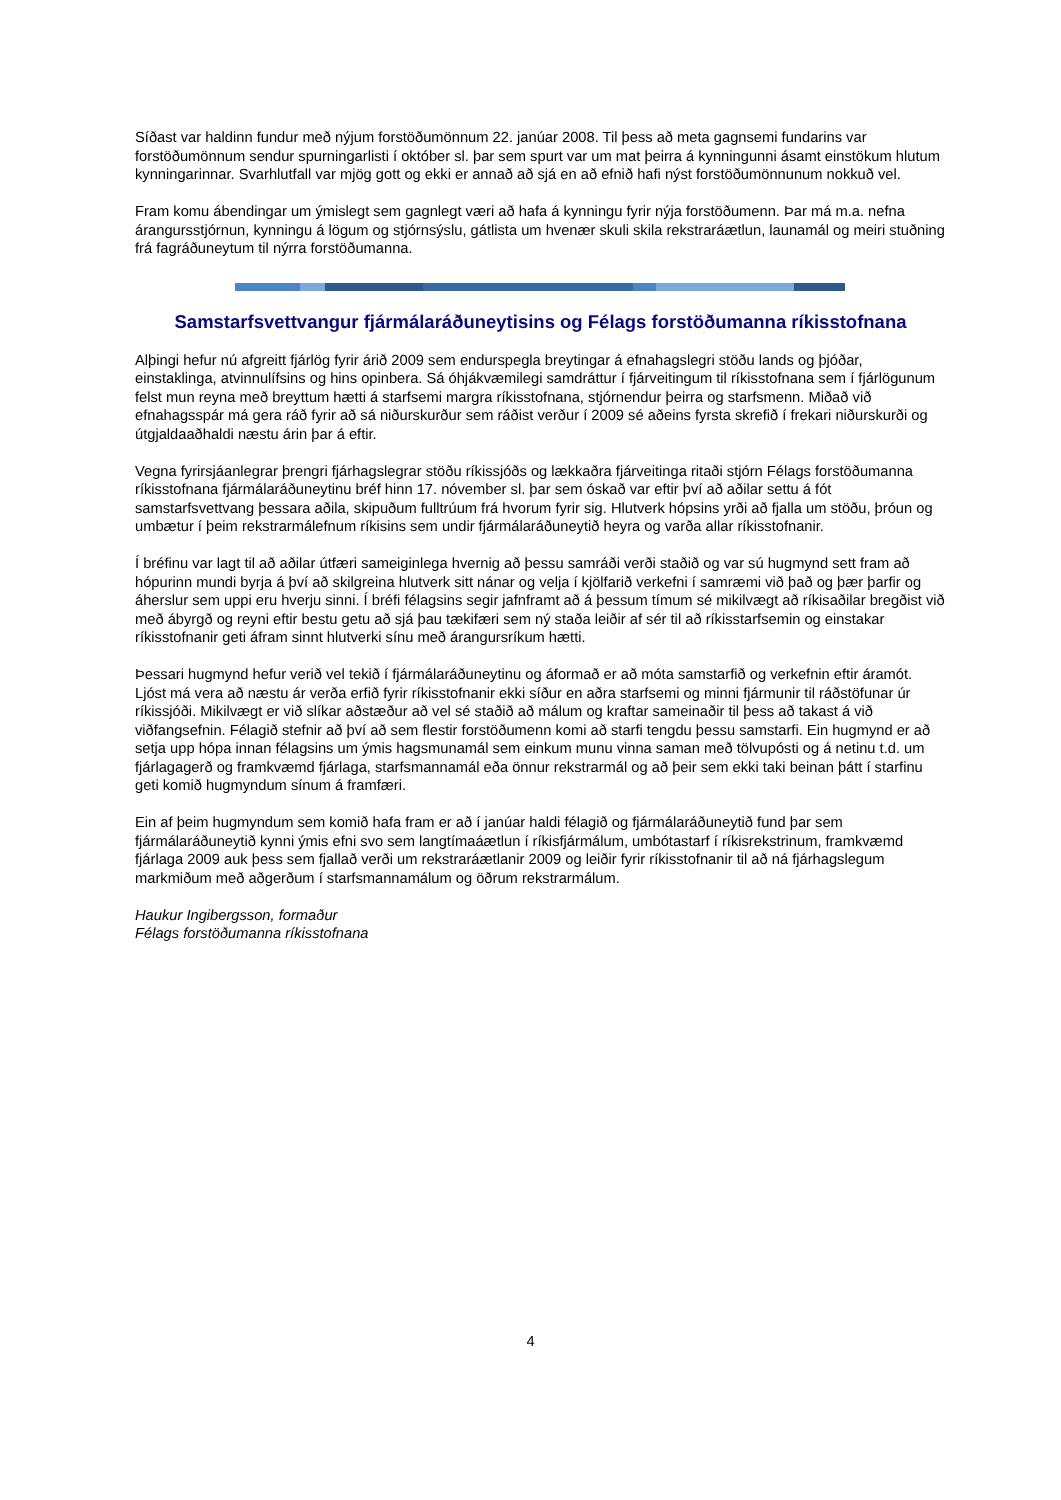Síðast var haldinn fundur með nýjum forstöðumönnum 22. janúar 2008. Til þess að meta gagnsemi fundarins var forstöðumönnum sendur spurningarlisti í október sl. þar sem spurt var um mat þeirra á kynningunni ásamt einstökum hlutum kynningarinnar. Svarhlutfall var mjög gott og ekki er annað að sjá en að efnið hafi nýst forstöðumönnunum nokkuð vel.
Fram komu ábendingar um ýmislegt sem gagnlegt væri að hafa á kynningu fyrir nýja forstöðumenn. Þar má m.a. nefna árangursstjórnun, kynningu á lögum og stjórnsýslu, gátlista um hvenær skuli skila rekstraráætlun, launamál og meiri stuðning frá fagráðuneytum til nýrra forstöðumanna.
Samstarfsvettvangur fjármálaráðuneytisins og Félags forstöðumanna ríkisstofnana
Alþingi hefur nú afgreitt fjárlög fyrir árið 2009 sem endurspegla breytingar á efnahagslegri stöðu lands og þjóðar, einstaklinga, atvinnulífsins og hins opinbera. Sá óhjákvæmilegi samdráttur í fjárveitingum til ríkisstofnana sem í fjárlögunum felst mun reyna með breyttum hætti á starfsemi margra ríkisstofnana, stjórnendur þeirra og starfsmenn. Miðað við efnahagsspár má gera ráð fyrir að sá niðurskurður sem ráðist verður í 2009 sé aðeins fyrsta skrefið í frekari niðurskurði og útgjaldaaðhaldi næstu árin þar á eftir.
Vegna fyrirsjáanlegrar þrengri fjárhagslegrar stöðu ríkissjóðs og lækkaðra fjárveitinga ritaði stjórn Félags forstöðumanna ríkisstofnana fjármálaráðuneytinu bréf hinn 17. nóvember sl. þar sem óskað var eftir því að aðilar settu á fót samstarfsvettvang þessara aðila, skipuðum fulltrúum frá hvorum fyrir sig. Hlutverk hópsins yrði að fjalla um stöðu, þróun og umbætur í þeim rekstrarmálefnum ríkisins sem undir fjármálaráðuneytið heyra og varða allar ríkisstofnanir.
Í bréfinu var lagt til að aðilar útfæri sameiginlega hvernig að þessu samráði verði staðið og var sú hugmynd sett fram að hópurinn mundi byrja á því að skilgreina hlutverk sitt nánar og velja í kjölfarið verkefni í samræmi við það og þær þarfir og áherslur sem uppi eru hverju sinni. Í bréfi félagsins segir jafnframt að á þessum tímum sé mikilvægt að ríkisaðilar bregðist við með ábyrgð og reyni eftir bestu getu að sjá þau tækifæri sem ný staða leiðir af sér til að ríkisstarfsemin og einstakar ríkisstofnanir geti áfram sinnt hlutverki sínu með árangursríkum hætti.
Þessari hugmynd hefur verið vel tekið í fjármálaráðuneytinu og áformað er að móta samstarfið og verkefnin eftir áramót. Ljóst má vera að næstu ár verða erfið fyrir ríkisstofnanir ekki síður en aðra starfsemi og minni fjármunir til ráðstöfunar úr ríkissjóði. Mikilvægt er við slíkar aðstæður að vel sé staðið að málum og kraftar sameinaðir til þess að takast á við viðfangsefnin. Félagið stefnir að því að sem flestir forstöðumenn komi að starfi tengdu þessu samstarfi. Ein hugmynd er að setja upp hópa innan félagsins um ýmis hagsmunamál sem einkum munu vinna saman með tölvupósti og á netinu t.d. um fjárlagagerð og framkvæmd fjárlaga, starfsmannamál eða önnur rekstrarmál og að þeir sem ekki taki beinan þátt í starfinu geti komið hugmyndum sínum á framfæri.
Ein af þeim hugmyndum sem komið hafa fram er að í janúar haldi félagið og fjármálaráðuneytið fund þar sem fjármálaráðuneytið kynni ýmis efni svo sem langtímaáætlun í ríkisfjármálum, umbótastarf í ríkisrekstrinum, framkvæmd fjárlaga 2009 auk þess sem fjallað verði um rekstraráætlanir 2009 og leiðir fyrir ríkisstofnanir til að ná fjárhagslegum markmiðum með aðgerðum í starfsmannamálum og öðrum rekstrarmálum.
Haukur Ingibergsson, formaður
Félags forstöðumanna ríkisstofnana
4